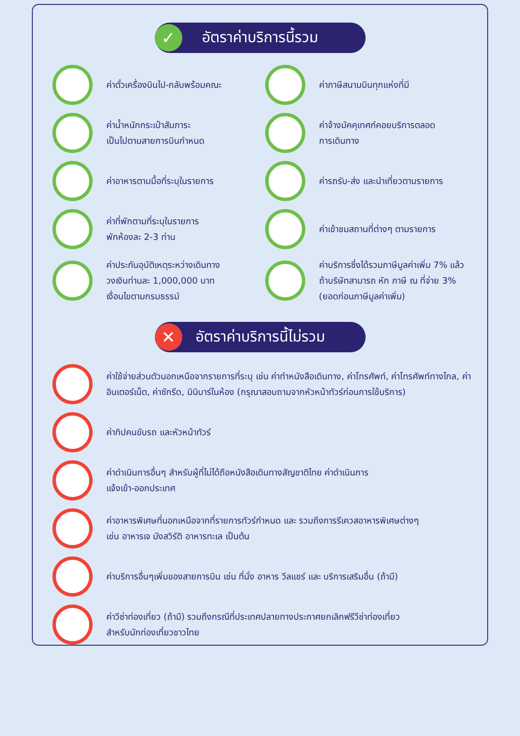✓
อัตราค่าบริการนี้รวม
ค่าตั๋วเครื่องบินไป-กลับพร้อมคณะ
ค่าภาษีสนามบินทุกแห่งที่มี
ค่าน้ำหนักกระเป๋าสัมภาระ
เป็นไปตามสายการบินกำหนด
ค่าจ้างมัคคุเทศก์คอยบริการตลอด
การเดินทาง
ค่าอาหารตามมื้อที่ระบุในรายการ
ค่ารถรับ-ส่ง และนำเที่ยวตามรายการ
ค่าที่พักตามที่ระบุในรายการ
พักห้องละ 2-3 ท่าน
ค่าเข้าชมสถานที่ต่างๆ ตามรายการ
ค่าประกันอุบัติเหตุระหว่างเดินทาง
วงเงินท่านละ 1,000,000 บาท
เงื่อนไขตามกรมธรรม์
ค่าบริการซึ่งได้รวมภาษีมูลค่าเพิ่ม 7% แล้ว
ถ้าบริษัทสามารถ หัก ภาษี ณ ที่จ่าย 3%
(ยอดก่อนภาษีมูลค่าเพิ่ม)
✕
อัตราค่าบริการนี้ไม่รวม
ค่าใช้จ่ายส่วนตัวนอกเหนือจากรายการที่ระบุ เช่น ค่าทำหนังสือเดินทาง, ค่าโทรศัพท์, ค่าโทรศัพท์ทางไกล, ค่าอินเตอร์เน็ต, ค่าซักรีด, มินิบาร์ในห้อง (กรุณาสอบถามจากหัวหน้าทัวร์ก่อนการใช้บริการ)
ค่าทิปคนขับรถ และหัวหน้าทัวร์
ค่าดำเนินการอื่นๆ สำหรับผู้ที่ไม่ได้ถือหนังสือเดินทางสัญชาติไทย ค่าดำเนินการ
แจ้งเข้า-ออกประเทศ
ค่าอาหารพิเศษที่นอกเหนือจากที่รายการทัวร์กำหนด และ รวมถึงการรีเควสอาหารพิเศษต่างๆ
เช่น อาหารเจ มังสวิรัติ อาหารทะเล เป็นต้น
ค่าบริการอื่นๆเพิ่มของสายการบิน เช่น ที่นั่ง อาหาร วีลแชร์ และ บริการเสริมอื่น (ถ้ามี)
ค่าวีซ่าท่องเที่ยว (ถ้ามี) รวมถึงกรณีที่ประเทศปลายทางประกาศยกเลิกฟรีวีซ่าท่องเที่ยว
สำหรับนักท่องเที่ยวชาวไทย